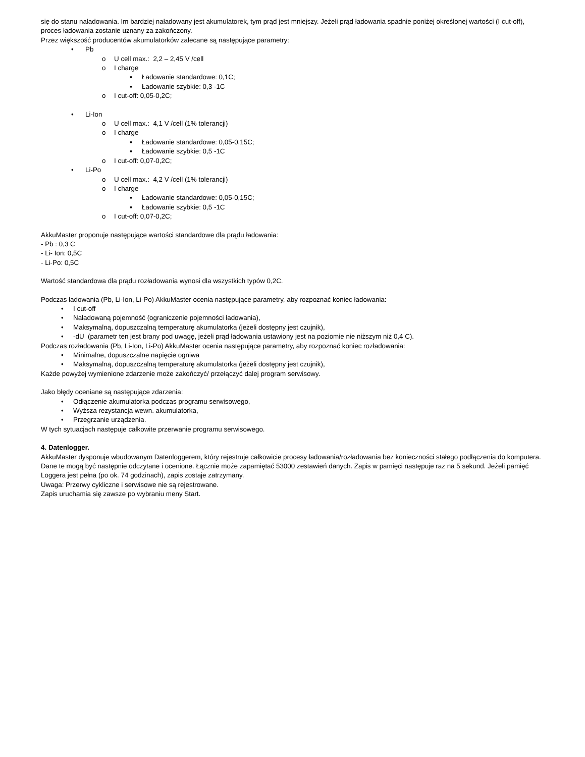się do stanu naładowania. Im bardziej naładowany jest akumulatorek, tym prąd jest mniejszy. Jeżeli prąd ładowania spadnie poniżej określonej wartości (I cut-off), proces ładowania zostanie uznany za zakończony.
Przez większość producentów akumulatorków zalecane są następujące parametry:
• Pb
o U cell max.: 2,2 – 2,45 V /cell
o I charge
▪ Ładowanie standardowe: 0,1C;
▪ Ładowanie szybkie: 0,3 -1C
o I cut-off: 0,05-0,2C;
• Li-Ion
o U cell max.: 4,1 V /cell (1% tolerancji)
o I charge
▪ Ładowanie standardowe: 0,05-0,15C;
▪ Ładowanie szybkie: 0,5 -1C
o I cut-off: 0,07-0,2C;
• Li-Po
o U cell max.: 4,2 V /cell (1% tolerancji)
o I charge
▪ Ładowanie standardowe: 0,05-0,15C;
▪ Ładowanie szybkie: 0,5 -1C
o I cut-off: 0,07-0,2C;
AkkuMaster proponuje następujące wartości standardowe dla prądu ładowania:
- Pb : 0,3 C
- Li- Ion: 0,5C
- Li-Po: 0,5C
Wartość standardowa dla prądu rozładowania wynosi dla wszystkich typów 0,2C.
Podczas ładowania (Pb, Li-Ion, Li-Po) AkkuMaster ocenia następujące parametry, aby rozpoznać koniec ładowania:
• I cut-off
• Naładowaną pojemność (ograniczenie pojemności ładowania),
• Maksymalną, dopuszczalną temperaturę akumulatorka (jeżeli dostępny jest czujnik),
• -dU (parametr ten jest brany pod uwagę, jeżeli prąd ładowania ustawiony jest na poziomie nie niższym niż 0,4 C).
Podczas rozładowania (Pb, Li-Ion, Li-Po) AkkuMaster ocenia następujące parametry, aby rozpoznać koniec rozładowania:
• Minimalne, dopuszczalne napięcie ogniwa
• Maksymalną, dopuszczalną temperaturę akumulatorka (jeżeli dostępny jest czujnik),
Każde powyżej wymienione zdarzenie może zakończyć/ przełączyć dalej program serwisowy.
Jako błędy oceniane są następujące zdarzenia:
• Odłączenie akumulatorka podczas programu serwisowego,
• Wyższa rezystancja wewn. akumulatorka,
• Przegrzanie urządzenia.
W tych sytuacjach następuje całkowite przerwanie programu serwisowego.
4. Datenlogger.
AkkuMaster dysponuje wbudowanym Datenloggerem, który rejestruje całkowicie procesy ładowania/rozładowania bez konieczności stałego podłączenia do komputera. Dane te mogą być następnie odczytane i ocenione. Łącznie może zapamiętać 53000 zestawień danych. Zapis w pamięci następuje raz na 5 sekund. Jeżeli pamięć Loggera jest pełna (po ok. 74 godzinach), zapis zostaje zatrzymany.
Uwaga: Przerwy cykliczne i serwisowe nie są rejestrowane.
Zapis uruchamia się zawsze po wybraniu meny Start.